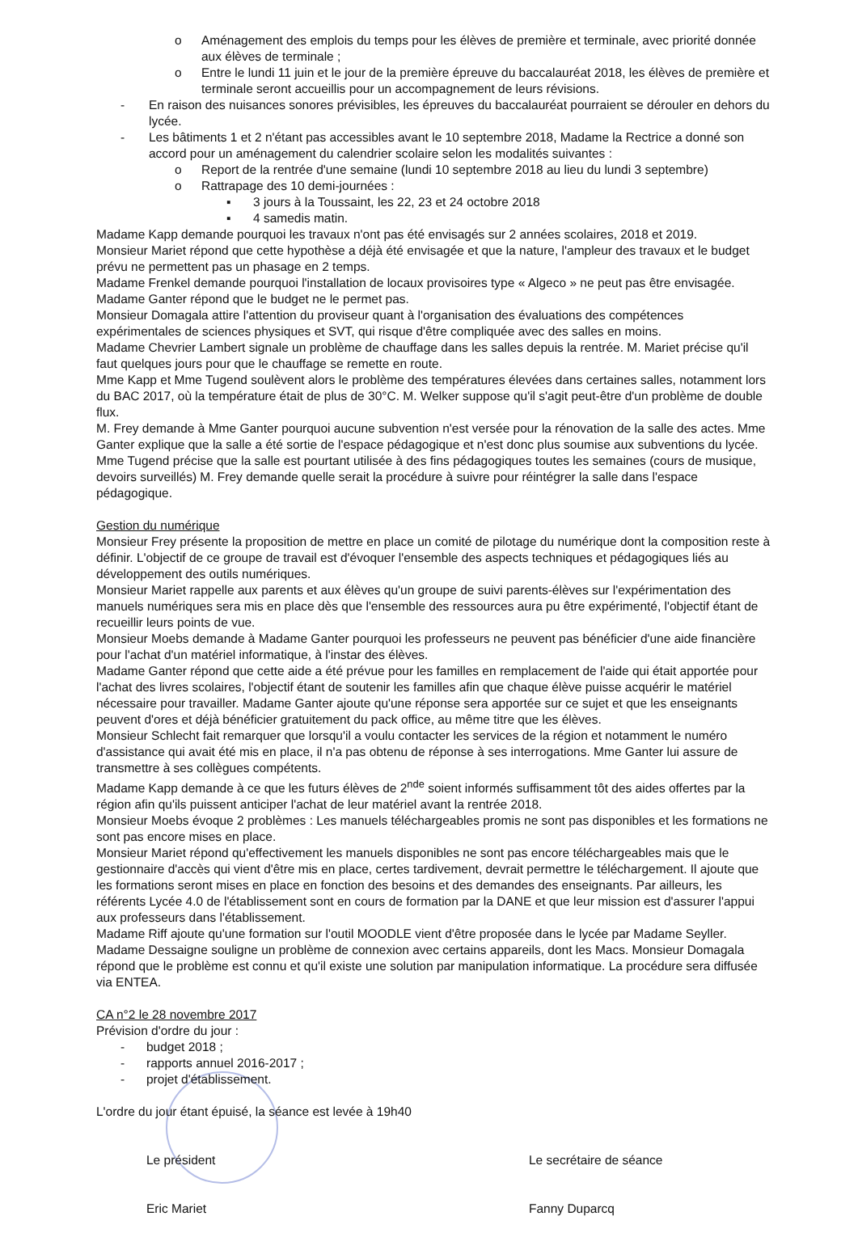o Aménagement des emplois du temps pour les élèves de première et terminale, avec priorité donnée aux élèves de terminale ;
o Entre le lundi 11 juin et le jour de la première épreuve du baccalauréat 2018, les élèves de première et terminale seront accueillis pour un accompagnement de leurs révisions.
- En raison des nuisances sonores prévisibles, les épreuves du baccalauréat pourraient se dérouler en dehors du lycée.
- Les bâtiments 1 et 2 n'étant pas accessibles avant le 10 septembre 2018, Madame la Rectrice a donné son accord pour un aménagement du calendrier scolaire selon les modalités suivantes :
o Report de la rentrée d'une semaine (lundi 10 septembre 2018 au lieu du lundi 3 septembre)
o Rattrapage des 10 demi-journées :
▪ 3 jours à la Toussaint, les 22, 23 et 24 octobre 2018
▪ 4 samedis matin.
Madame Kapp demande pourquoi les travaux n'ont pas été envisagés sur 2 années scolaires, 2018 et 2019.
Monsieur Mariet répond que cette hypothèse a déjà été envisagée et que la nature, l'ampleur des travaux et le budget prévu ne permettent pas un phasage en 2 temps.
Madame Frenkel demande pourquoi l'installation de locaux provisoires type « Algeco » ne peut pas être envisagée.
Madame Ganter répond que le budget ne le permet pas.
Monsieur Domagala attire l'attention du proviseur quant à l'organisation des évaluations des compétences expérimentales de sciences physiques et SVT, qui risque d'être compliquée avec des salles en moins.
Madame Chevrier Lambert signale un problème de chauffage dans les salles depuis la rentrée. M. Mariet précise qu'il faut quelques jours pour que le chauffage se remette en route.
Mme Kapp et Mme Tugend soulèvent alors le problème des températures élevées dans certaines salles, notamment lors du BAC 2017, où la température était de plus de 30°C. M. Welker suppose qu'il s'agit peut-être d'un problème de double flux.
M. Frey demande à Mme Ganter pourquoi aucune subvention n'est versée pour la rénovation de la salle des actes. Mme Ganter explique que la salle a été sortie de l'espace pédagogique et n'est donc plus soumise aux subventions du lycée. Mme Tugend précise que la salle est pourtant utilisée à des fins pédagogiques toutes les semaines (cours de musique, devoirs surveillés) M. Frey demande quelle serait la procédure à suivre pour réintégrer la salle dans l'espace pédagogique.
Gestion du numérique
Monsieur Frey présente la proposition de mettre en place un comité de pilotage du numérique dont la composition reste à définir. L'objectif de ce groupe de travail est d'évoquer l'ensemble des aspects techniques et pédagogiques liés au développement des outils numériques.
Monsieur Mariet rappelle aux parents et aux élèves qu'un groupe de suivi parents-élèves sur l'expérimentation des manuels numériques sera mis en place dès que l'ensemble des ressources aura pu être expérimenté, l'objectif étant de recueillir leurs points de vue.
Monsieur Moebs demande à Madame Ganter pourquoi les professeurs ne peuvent pas bénéficier d'une aide financière pour l'achat d'un matériel informatique, à l'instar des élèves.
Madame Ganter répond que cette aide a été prévue pour les familles en remplacement de l'aide qui était apportée pour l'achat des livres scolaires, l'objectif étant de soutenir les familles afin que chaque élève puisse acquérir le matériel nécessaire pour travailler. Madame Ganter ajoute qu'une réponse sera apportée sur ce sujet et que les enseignants peuvent d'ores et déjà bénéficier gratuitement du pack office, au même titre que les élèves.
Monsieur Schlecht fait remarquer que lorsqu'il a voulu contacter les services de la région et notamment le numéro d'assistance qui avait été mis en place, il n'a pas obtenu de réponse à ses interrogations. Mme Ganter lui assure de transmettre à ses collègues compétents.
Madame Kapp demande à ce que les futurs élèves de 2<sup>nde</sup> soient informés suffisamment tôt des aides offertes par la région afin qu'ils puissent anticiper l'achat de leur matériel avant la rentrée 2018.
Monsieur Moebs évoque 2 problèmes : Les manuels téléchargeables promis ne sont pas disponibles et les formations ne sont pas encore mises en place.
Monsieur Mariet répond qu'effectivement les manuels disponibles ne sont pas encore téléchargeables mais que le gestionnaire d'accès qui vient d'être mis en place, certes tardivement, devrait permettre le téléchargement. Il ajoute que les formations seront mises en place en fonction des besoins et des demandes des enseignants. Par ailleurs, les référents Lycée 4.0 de l'établissement sont en cours de formation par la DANE et que leur mission est d'assurer l'appui aux professeurs dans l'établissement.
Madame Riff ajoute qu'une formation sur l'outil MOODLE vient d'être proposée dans le lycée par Madame Seyller.
Madame Dessaigne souligne un problème de connexion avec certains appareils, dont les Macs. Monsieur Domagala répond que le problème est connu et qu'il existe une solution par manipulation informatique. La procédure sera diffusée via ENTEA.
CA n°2 le 28 novembre 2017
Prévision d'ordre du jour :
- budget 2018 ;
- rapports annuel 2016-2017 ;
- projet d'établissement.
L'ordre du jour étant épuisé, la séance est levée à 19h40
Le président
Eric Mariet
Le secrétaire de séance
Fanny Duparcq